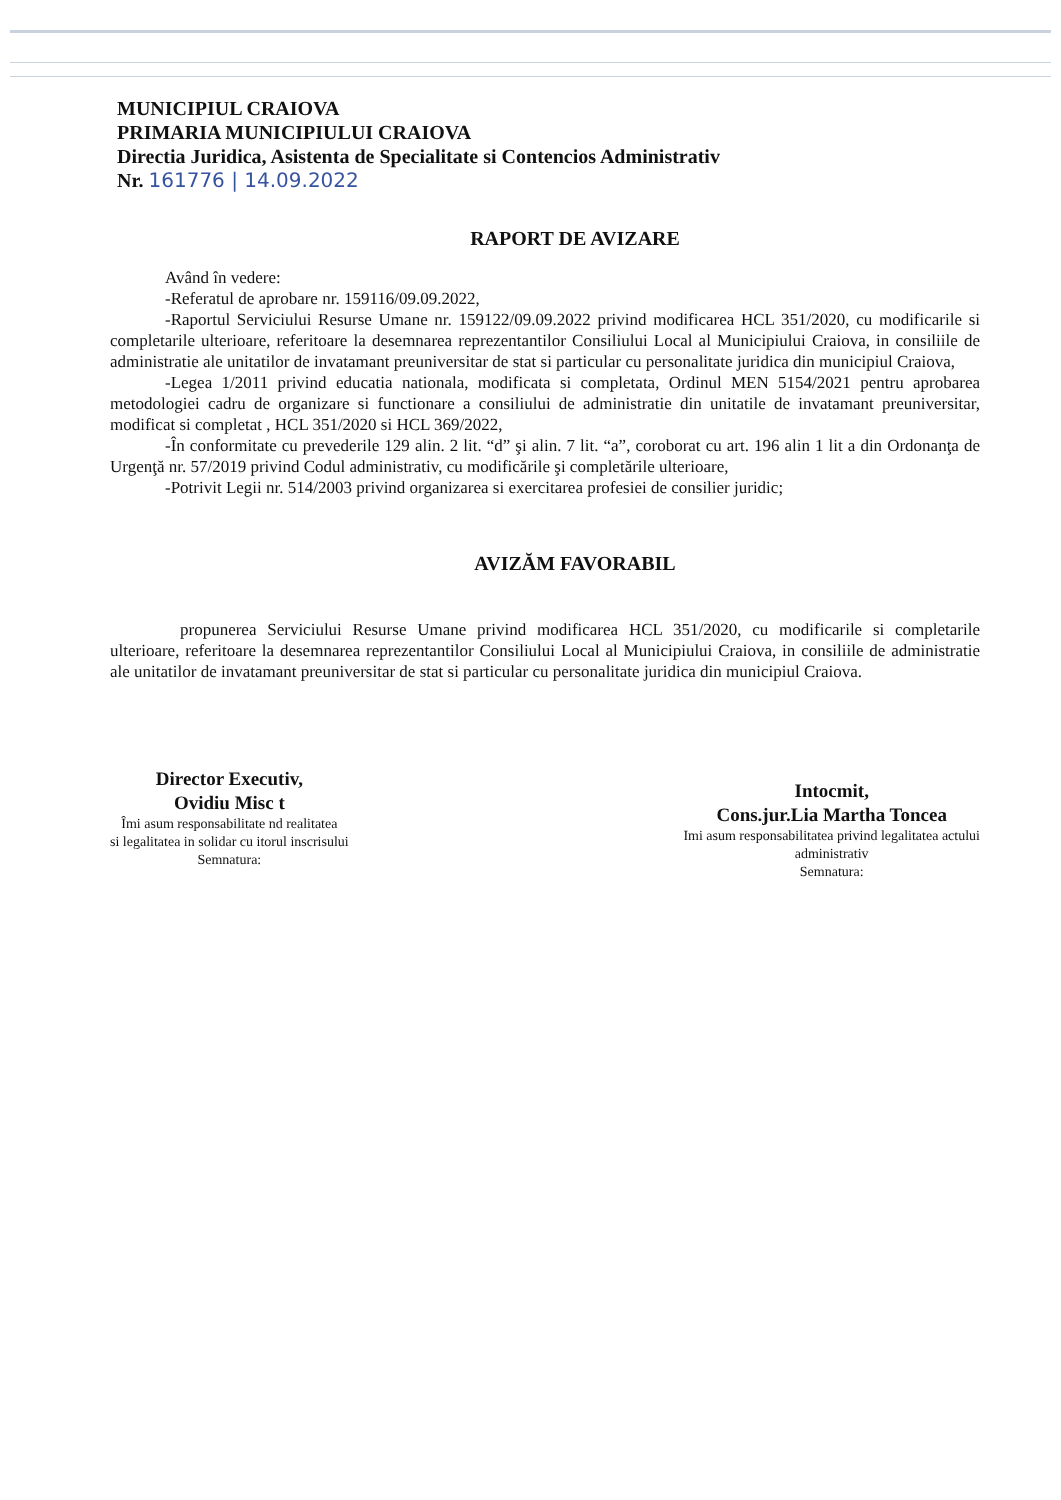MUNICIPIUL CRAIOVA
PRIMARIA MUNICIPIULUI CRAIOVA
Directia Juridica, Asistenta de Specialitate si Contencios Administrativ
Nr. 161776 | 14.09.2022
RAPORT DE AVIZARE
Având în vedere:
-Referatul de aprobare nr. 159116/09.09.2022,
-Raportul Serviciului Resurse Umane nr. 159122/09.09.2022 privind modificarea HCL 351/2020, cu modificarile si completarile ulterioare, referitoare la desemnarea reprezentantilor Consiliului Local al Municipiului Craiova, in consiliile de administratie ale unitatilor de invatamant preuniversitar de stat si particular cu personalitate juridica din municipiul Craiova,
-Legea 1/2011 privind educatia nationala, modificata si completata, Ordinul MEN 5154/2021 pentru aprobarea metodologiei cadru de organizare si functionare a consiliului de administratie din unitatile de invatamant preuniversitar, modificat si completat , HCL 351/2020 si HCL 369/2022,
-În conformitate cu prevederile 129 alin. 2 lit. “d” şi alin. 7 lit. “a”, coroborat cu art. 196 alin 1 lit a din Ordonanţa de Urgenţă nr. 57/2019 privind Codul administrativ, cu modificările şi completările ulterioare,
-Potrivit Legii nr. 514/2003 privind organizarea si exercitarea profesiei de consilier juridic;
AVIZĂM FAVORABIL
propunerea Serviciului Resurse Umane privind modificarea HCL 351/2020, cu modificarile si completarile ulterioare, referitoare la desemnarea reprezentantilor Consiliului Local al Municipiului Craiova, in consiliile de administratie ale unitatilor de invatamant preuniversitar de stat si particular cu personalitate juridica din municipiul Craiova.
Director Executiv,
Ovidiu Misc t
Îmi asum responsabilitate nd realitatea
si legalitatea in solidar cu itorul inscrisului
Semnatura:
Intocmit,
Cons.jur.Lia Martha Toncea
Imi asum responsabilitatea privind legalitatea actului
administrativ
Semnatura: